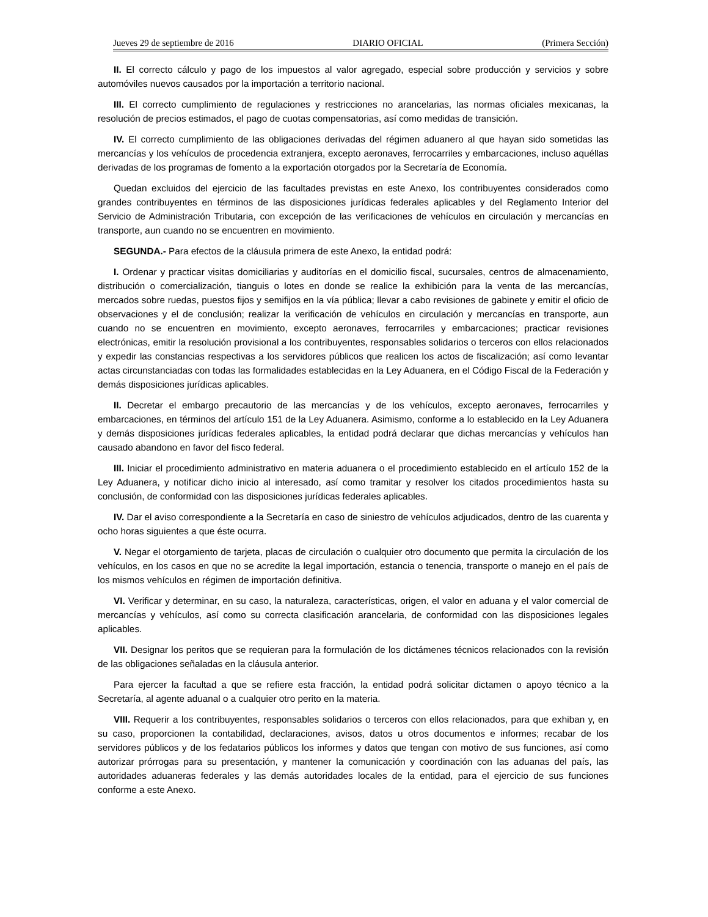Jueves 29 de septiembre de 2016 DIARIO OFICIAL (Primera Sección)
II. El correcto cálculo y pago de los impuestos al valor agregado, especial sobre producción y servicios y sobre automóviles nuevos causados por la importación a territorio nacional.
III. El correcto cumplimiento de regulaciones y restricciones no arancelarias, las normas oficiales mexicanas, la resolución de precios estimados, el pago de cuotas compensatorias, así como medidas de transición.
IV. El correcto cumplimiento de las obligaciones derivadas del régimen aduanero al que hayan sido sometidas las mercancías y los vehículos de procedencia extranjera, excepto aeronaves, ferrocarriles y embarcaciones, incluso aquéllas derivadas de los programas de fomento a la exportación otorgados por la Secretaría de Economía.
Quedan excluidos del ejercicio de las facultades previstas en este Anexo, los contribuyentes considerados como grandes contribuyentes en términos de las disposiciones jurídicas federales aplicables y del Reglamento Interior del Servicio de Administración Tributaria, con excepción de las verificaciones de vehículos en circulación y mercancías en transporte, aun cuando no se encuentren en movimiento.
SEGUNDA.- Para efectos de la cláusula primera de este Anexo, la entidad podrá:
I. Ordenar y practicar visitas domiciliarias y auditorías en el domicilio fiscal, sucursales, centros de almacenamiento, distribución o comercialización, tianguis o lotes en donde se realice la exhibición para la venta de las mercancías, mercados sobre ruedas, puestos fijos y semifijos en la vía pública; llevar a cabo revisiones de gabinete y emitir el oficio de observaciones y el de conclusión; realizar la verificación de vehículos en circulación y mercancías en transporte, aun cuando no se encuentren en movimiento, excepto aeronaves, ferrocarriles y embarcaciones; practicar revisiones electrónicas, emitir la resolución provisional a los contribuyentes, responsables solidarios o terceros con ellos relacionados y expedir las constancias respectivas a los servidores públicos que realicen los actos de fiscalización; así como levantar actas circunstanciadas con todas las formalidades establecidas en la Ley Aduanera, en el Código Fiscal de la Federación y demás disposiciones jurídicas aplicables.
II. Decretar el embargo precautorio de las mercancías y de los vehículos, excepto aeronaves, ferrocarriles y embarcaciones, en términos del artículo 151 de la Ley Aduanera. Asimismo, conforme a lo establecido en la Ley Aduanera y demás disposiciones jurídicas federales aplicables, la entidad podrá declarar que dichas mercancías y vehículos han causado abandono en favor del fisco federal.
III. Iniciar el procedimiento administrativo en materia aduanera o el procedimiento establecido en el artículo 152 de la Ley Aduanera, y notificar dicho inicio al interesado, así como tramitar y resolver los citados procedimientos hasta su conclusión, de conformidad con las disposiciones jurídicas federales aplicables.
IV. Dar el aviso correspondiente a la Secretaría en caso de siniestro de vehículos adjudicados, dentro de las cuarenta y ocho horas siguientes a que éste ocurra.
V. Negar el otorgamiento de tarjeta, placas de circulación o cualquier otro documento que permita la circulación de los vehículos, en los casos en que no se acredite la legal importación, estancia o tenencia, transporte o manejo en el país de los mismos vehículos en régimen de importación definitiva.
VI. Verificar y determinar, en su caso, la naturaleza, características, origen, el valor en aduana y el valor comercial de mercancías y vehículos, así como su correcta clasificación arancelaria, de conformidad con las disposiciones legales aplicables.
VII. Designar los peritos que se requieran para la formulación de los dictámenes técnicos relacionados con la revisión de las obligaciones señaladas en la cláusula anterior.
Para ejercer la facultad a que se refiere esta fracción, la entidad podrá solicitar dictamen o apoyo técnico a la Secretaría, al agente aduanal o a cualquier otro perito en la materia.
VIII. Requerir a los contribuyentes, responsables solidarios o terceros con ellos relacionados, para que exhiban y, en su caso, proporcionen la contabilidad, declaraciones, avisos, datos u otros documentos e informes; recabar de los servidores públicos y de los fedatarios públicos los informes y datos que tengan con motivo de sus funciones, así como autorizar prórrogas para su presentación, y mantener la comunicación y coordinación con las aduanas del país, las autoridades aduaneras federales y las demás autoridades locales de la entidad, para el ejercicio de sus funciones conforme a este Anexo.